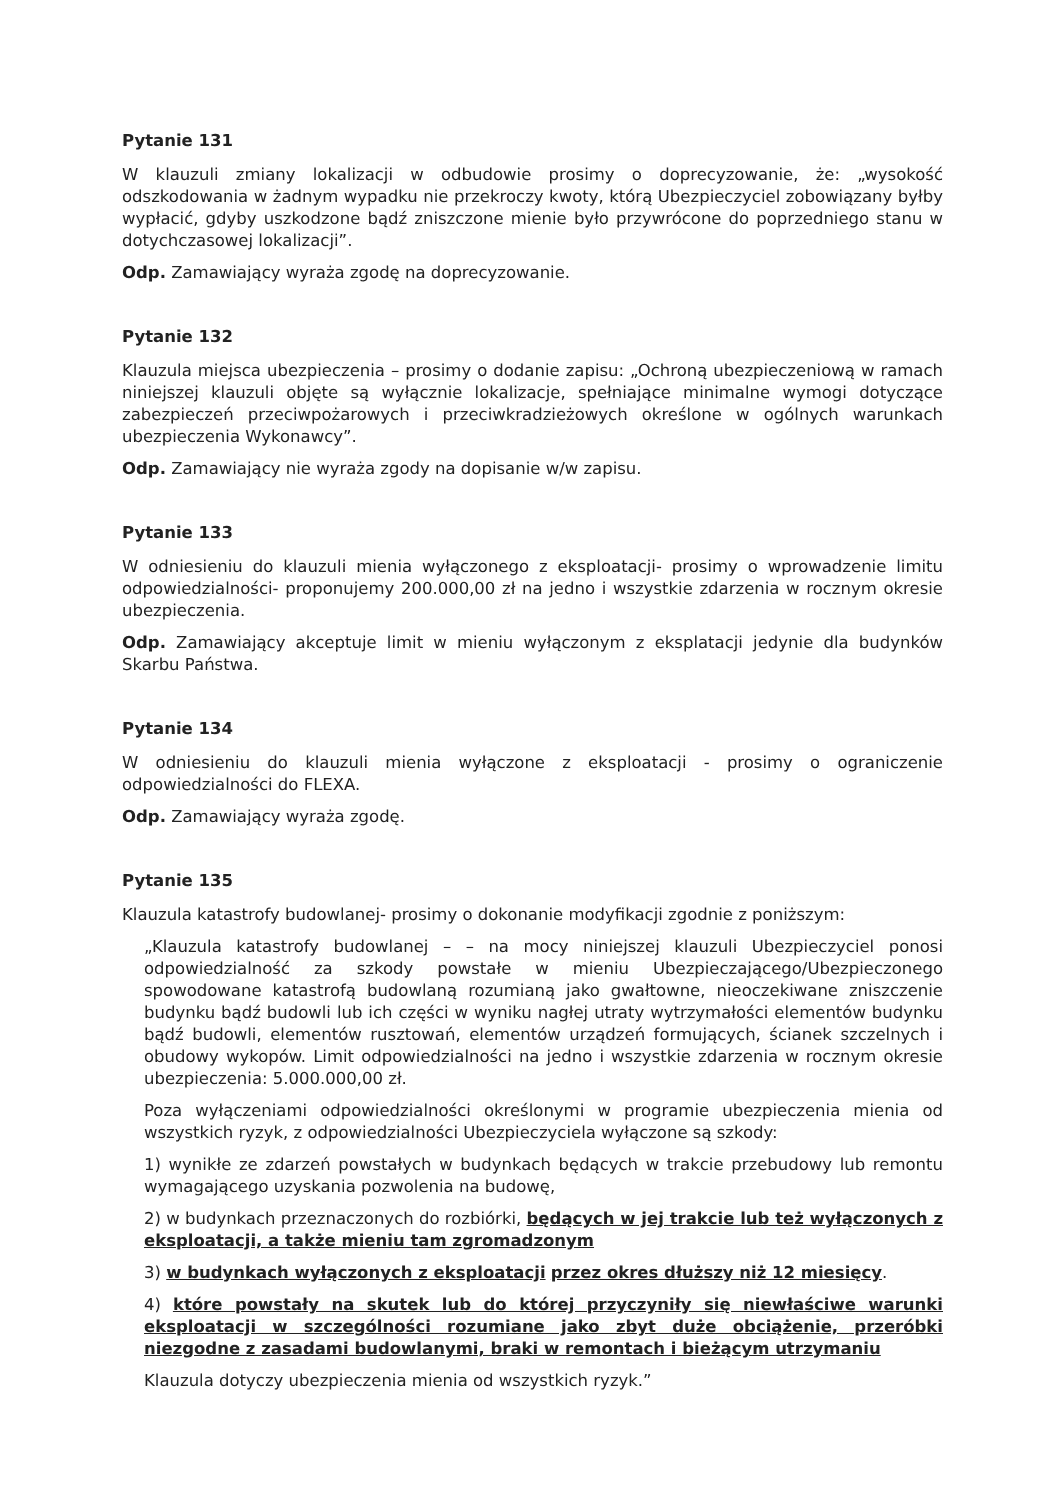Pytanie 131
W klauzuli zmiany lokalizacji w odbudowie prosimy o doprecyzowanie, że: „wysokość odszkodowania w żadnym wypadku nie przekroczy kwoty, którą Ubezpieczyciel zobowiązany byłby wypłacić, gdyby uszkodzone bądź zniszczone mienie było przywrócone do poprzedniego stanu w dotychczasowej lokalizacji”.
Odp. Zamawiający wyraża zgodę na doprecyzowanie.
Pytanie 132
Klauzula miejsca ubezpieczenia – prosimy o dodanie zapisu: „Ochroną ubezpieczeniową w ramach niniejszej klauzuli objęte są wyłącznie lokalizacje, spełniające minimalne wymogi dotyczące zabezpieczeń przeciwpożarowych i przeciwkradzieżowych określone w ogólnych warunkach ubezpieczenia Wykonawcy”.
Odp. Zamawiający nie wyraża zgody na dopisanie w/w zapisu.
Pytanie 133
W odniesieniu do klauzuli mienia wyłączonego z eksploatacji- prosimy o wprowadzenie limitu odpowiedzialności- proponujemy 200.000,00 zł na jedno i wszystkie zdarzenia w rocznym okresie ubezpieczenia.
Odp. Zamawiający akceptuje limit w mieniu wyłączonym z eksplatacji jedynie dla budynków Skarbu Państwa.
Pytanie 134
W odniesieniu do klauzuli mienia wyłączone z eksploatacji - prosimy o ograniczenie odpowiedzialności do FLEXA.
Odp. Zamawiający wyraża zgodę.
Pytanie 135
Klauzula katastrofy budowlanej- prosimy o dokonanie modyfikacji zgodnie z poniższym:
„Klauzula katastrofy budowlanej – – na mocy niniejszej klauzuli Ubezpieczyciel ponosi odpowiedzialność za szkody powstałe w mieniu Ubezpieczającego/Ubezpieczonego spowodowane katastrofą budowlaną rozumianą jako gwałtowne, nieoczekiwane zniszczenie budynku bądź budowli lub ich części w wyniku nagłej utraty wytrzymałości elementów budynku bądź budowli, elementów rusztowań, elementów urządzeń formujących, ścianek szczelnych i obudowy wykopów. Limit odpowiedzialności na jedno i wszystkie zdarzenia w rocznym okresie ubezpieczenia: 5.000.000,00 zł.
Poza wyłączeniami odpowiedzialności określonymi w programie ubezpieczenia mienia od wszystkich ryzyk, z odpowiedzialności Ubezpieczyciela wyłączone są szkody:
1) wynikłe ze zdarzeń powstałych w budynkach będących w trakcie przebudowy lub remontu wymagającego uzyskania pozwolenia na budowę,
2) w budynkach przeznaczonych do rozbiórki, będących w jej trakcie lub też wyłączonych z eksploatacji, a także mieniu tam zgromadzonym
3) w budynkach wyłączonych z eksploatacji przez okres dłuższy niż 12 miesięcy.
4) które powstały na skutek lub do której przyczyniły się niewłaściwe warunki eksploatacji w szczególności rozumiane jako zbyt duże obciążenie, przeróbki niezgodne z zasadami budowlanymi, braki w remontach i bieżącym utrzymaniu
Klauzula dotyczy ubezpieczenia mienia od wszystkich ryzyk.”